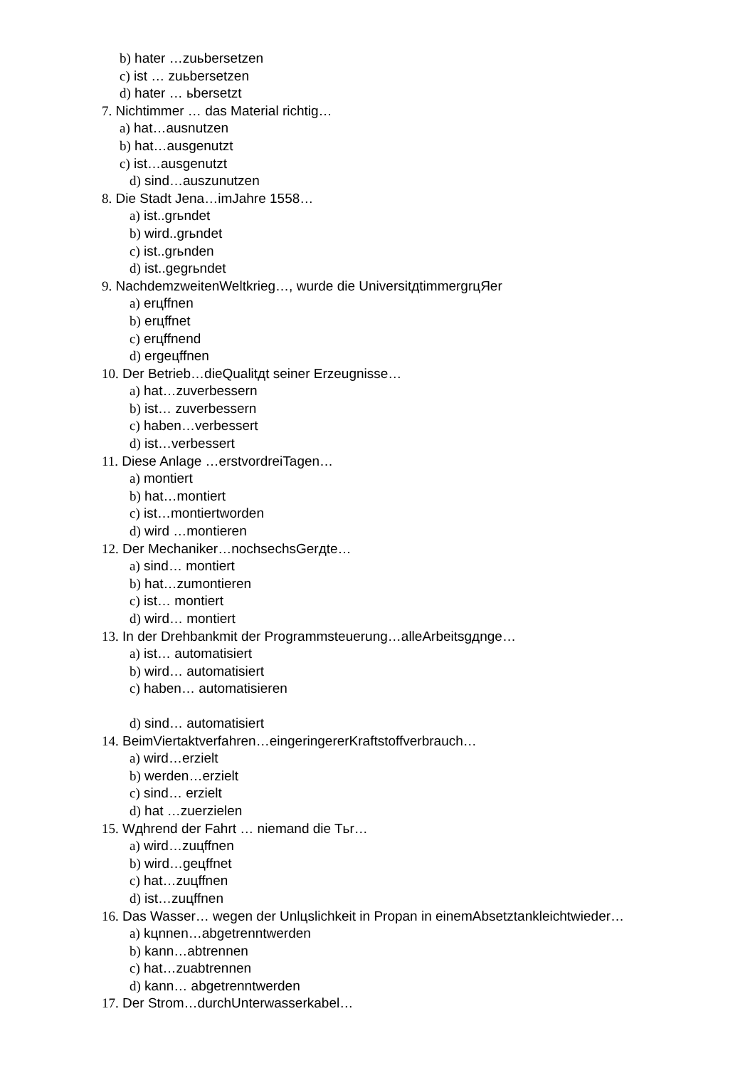b) hater …zuьbersetzen
c) ist … zuьbersetzen
d) hater … ьbersetzt
7. Nichtimmer … das Material richtig…
a) hat…ausnutzen
b) hat…ausgenutzt
c) ist…ausgenutzt
d) sind…auszunutzen
8. Die Stadt Jena…imJahre 1558…
a) ist..grьndet
b) wird..grьndet
c) ist..grьnden
d) ist..gegrьndet
9. NachdemzweitenWeltkrieg…, wurde die UniversitдtimmergrцЯer
a) erцffnen
b) erцffnet
c) erцffnend
d) ergeцffnen
10. Der Betrieb…dieQualitдt seiner Erzeugnisse…
a) hat…zuverbessern
b) ist… zuverbessern
c) haben…verbessert
d) ist…verbessert
11. Diese Anlage …erstvordreiTagen…
a) montiert
b) hat…montiert
c) ist…montiertworden
d) wird …montieren
12. Der Mechaniker…nochsechsGerдte…
a) sind… montiert
b) hat…zumontieren
c) ist… montiert
d) wird… montiert
13. In der Drehbankmit der Programmsteuerung…alleArbeitsgдnge…
a) ist… automatisiert
b) wird… automatisiert
c) haben… automatisieren
d) sind… automatisiert
14. BeimViertaktverfahren…eingeringererKraftstoffverbrauch…
a) wird…erzielt
b) werden…erzielt
c) sind… erzielt
d) hat …zuerzielen
15. Wдhrend der Fahrt … niemand die Tьr…
a) wird…zuцffnen
b) wird…geцffnet
c) hat…zuцffnen
d) ist…zuцffnen
16. Das Wasser… wegen der Unlцslichkeit in Propan in einemAbsetztankleichtwieder…
a) kцnnen…abgetrenntwerden
b) kann…abtrennen
c) hat…zuabtrennen
d) kann… abgetrenntwerden
17. Der Strom…durchUnterwasserkabel…